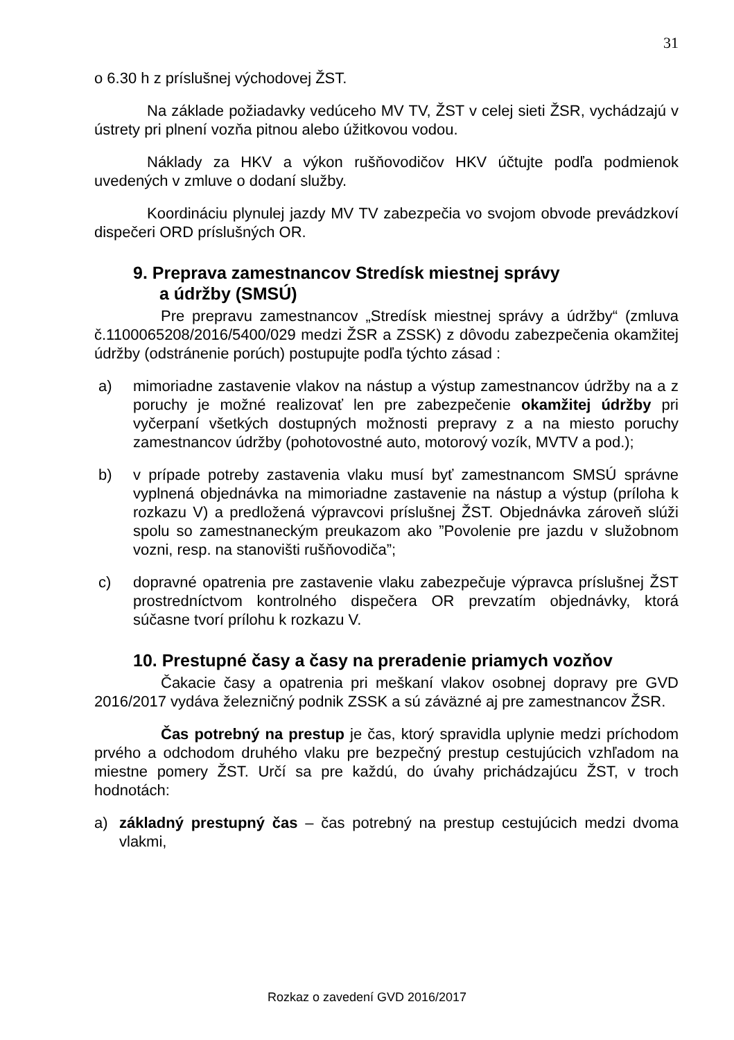31
o 6.30 h z príslušnej východovej ŽST.
Na základe požiadavky vedúceho MV TV, ŽST v celej sieti ŽSR, vychádzajú v ústrety pri plnení vozňa pitnou alebo úžitkovou vodou.
Náklady za HKV a výkon rušňovodičov HKV účtujte podľa podmienok uvedených v zmluve o dodaní služby.
Koordináciu plynulej jazdy MV TV zabezpečia vo svojom obvode prevádzkoví dispečeri ORD príslušných OR.
9. Preprava zamestnancov Stredísk miestnej správy
a údržby (SMSÚ)
Pre prepravu zamestnancov „Stredísk miestnej správy a údržby“ (zmluva č.1100065208/2016/5400/029 medzi ŽSR a ZSSK) z dôvodu zabezpečenia okamžitej údržby (odstránenie porúch) postupujte podľa týchto zásad :
a) mimoriadne zastavenie vlakov na nástup a výstup zamestnancov údržby na a z poruchy je možné realizovať len pre zabezpečenie okamžitej údržby pri vyčerpaní všetkých dostupných možnosti prepravy z a na miesto poruchy zamestnancov údržby (pohotovostné auto, motorový vozík, MVTV a pod.);
b) v prípade potreby zastavenia vlaku musí byť zamestnancom SMSÚ správne vyplnená objednávka na mimoriadne zastavenie na nástup a výstup (príloha k rozkazu V) a predložená výpravcovi príslušnej ŽST. Objednávka zároveň slúži spolu so zamestnaneckým preukazom ako ”Povolenie pre jazdu v služobnom vozni, resp. na stanovišti rušňovodiča”;
c) dopravné opatrenia pre zastavenie vlaku zabezpečuje výpravca príslušnej ŽST prostredníctvom kontrolného dispečera OR prevzatím objednávky, ktorá súčasne tvorí prílohu k rozkazu V.
10. Prestupné časy a časy na preradenie priamych vozňov
Čakacie časy a opatrenia pri meškaní vlakov osobnej dopravy pre GVD 2016/2017 vydáva železničný podnik ZSSK a sú záväzné aj pre zamestnancov ŽSR.
Čas potrebný na prestup je čas, ktorý spravidla uplynie medzi príchodom prvého a odchodom druhého vlaku pre bezpečný prestup cestujúcich vzhľadom na miestne pomery ŽST. Určí sa pre každú, do úvahy prichádzajúcu ŽST, v troch hodnotách:
a) základný prestupný čas – čas potrebný na prestup cestujúcich medzi dvoma vlakmi,
Rozkaz o zavedení GVD 2016/2017